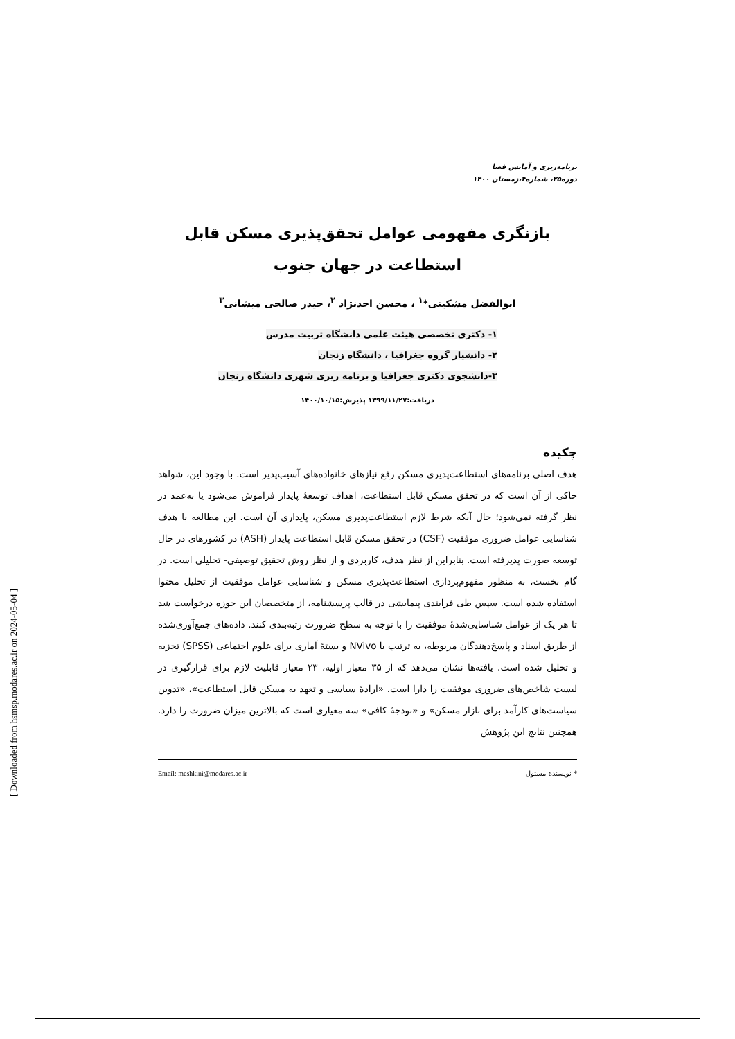برنامه‌ریزی و آمایش فضا
دوره۲۵، شماره۴،زمستان ۱۴۰۰
بازنگری مفهومی عوامل تحقق‌پذیری مسکن قابل استطاعت در جهان جنوب
ابوالفضل مشکینی*<sup>۱</sup> ، محسن احدنژاد <sup>۲</sup>، حیدر صالحی میشانی<sup>۳</sup>
۱- دکتری تخصصی هیئت علمی دانشگاه تربیت مدرس
۲- دانشیار گروه جغرافیا ، دانشگاه زنجان
۳-دانشجوی دکتری جغرافیا و برنامه ریزی شهری دانشگاه زنجان
دریافت:۱۳۹۹/۱۱/۲۷ پذیرش:۱۴۰۰/۱۰/۱۵
چکیده
هدف اصلی برنامه‌های استطاعت‌پذیری مسکن رفع نیازهای خانواده‌های آسیب‌پذیر است. با وجود این، شواهد حاکی از آن است که در تحقق مسکن قابل استطاعت، اهداف توسعهٔ پایدار فراموش می‌شود یا به‌عمد در نظر گرفته نمی‌شود؛ حال آنکه شرط لازم استطاعت‌پذیری مسکن، پایداری آن است. این مطالعه با هدف شناسایی عوامل ضروری موفقیت (CSF) در تحقق مسکن قابل استطاعت پایدار (ASH) در کشورهای در حال توسعه صورت پذیرفته است. بنابراین از نظر هدف، کاربردی و از نظر روش تحقیق توصیفی- تحلیلی است. در گام نخست، به منظور مفهوم‌پردازی استطاعت‌پذیری مسکن و شناسایی عوامل موفقیت از تحلیل محتوا استفاده شده است. سپس طی فرایندی پیمایشی در قالب پرسشنامه، از متخصصان این حوزه درخواست شد تا هر یک از عوامل شناسایی‌شدهٔ موفقیت را با توجه به سطح ضرورت رتبه‌بندی کنند. داده‌های جمع‌آوری‌شده از طریق اسناد و پاسخ‌دهندگان مربوطه، به ترتیب با NVivo و بستهٔ آماری برای علوم اجتماعی (SPSS) تجزیه و تحلیل شده است. یافته‌ها نشان می‌دهد که از ۳۵ معیار اولیه، ۲۳ معیار قابلیت لازم برای قرارگیری در لیست شاخص‌های ضروری موفقیت را دارا است. «ارادهٔ سیاسی و تعهد به مسکن قابل استطاعت»، «تدوین سیاست‌های کارآمد برای بازار مسکن» و «بودجهٔ کافی» سه معیاری است که بالاترین میزان ضرورت را دارد. همچنین نتایج این پژوهش
* نویسندهٔ مسئول Email: meshkini@modares.ac.ir
[ Downloaded from hsmsp.modares.ac.ir on 2024-05-04 ]